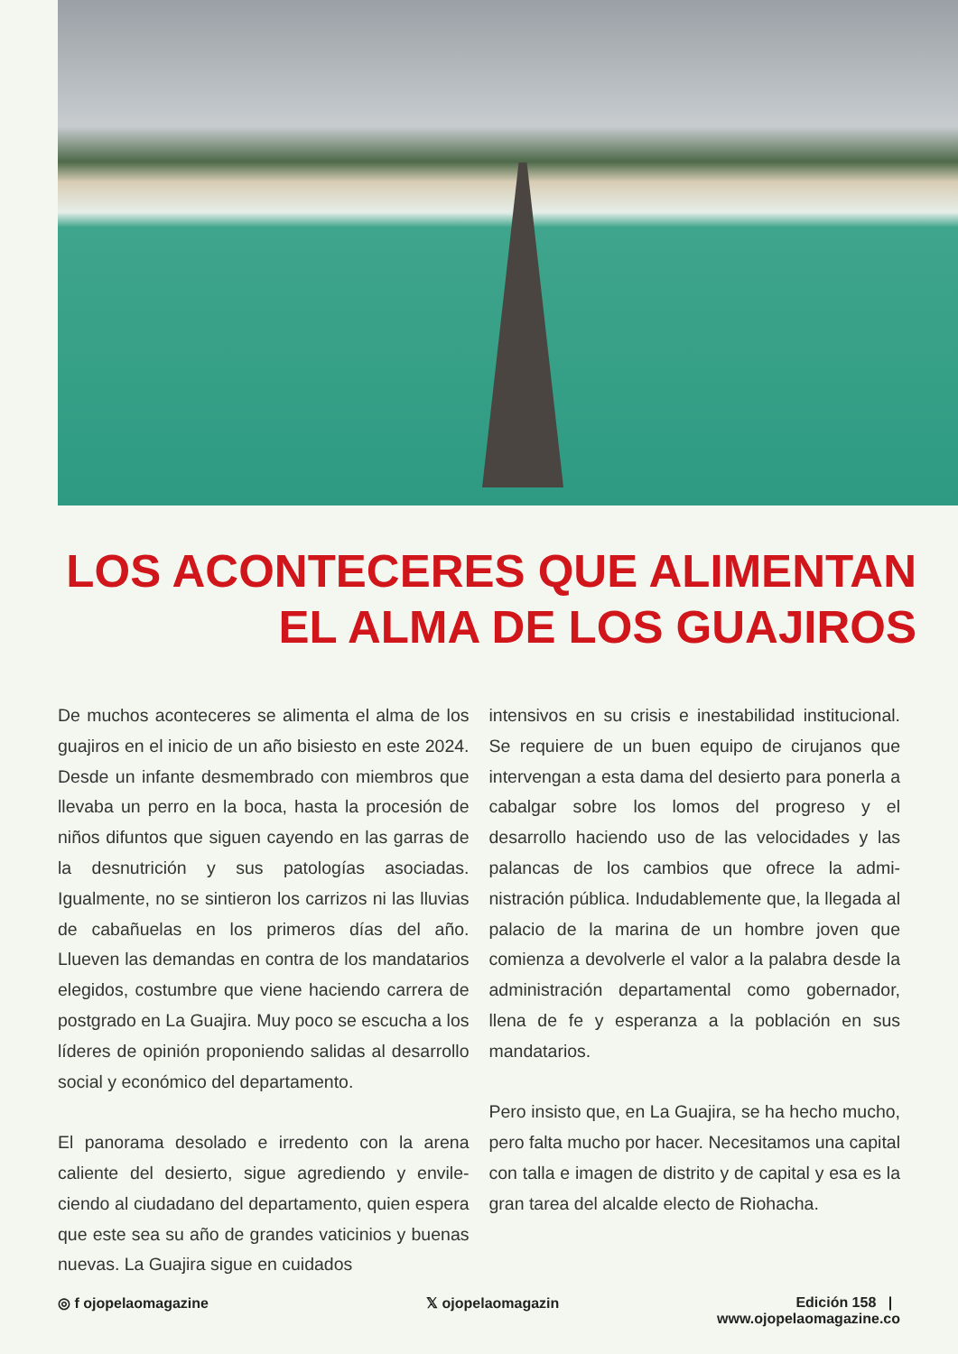LOS ACONTECERES QUE ALIMENTAN
EL ALMA DE LOS GUAJIROS
De muchos aconteceres se alimenta el alma de los guajiros en el inicio de un año bisiesto en este 2024. Desde un infante desmembrado con miembros que llevaba un perro en la boca, hasta la procesión de niños difuntos que siguen cayendo en las garras de la desnutrición y sus patologías asociadas. Igualmente, no se sintie­ron los carrizos ni las lluvias de cabañuelas en los primeros días del año. Llueven las demandas en contra de los mandatarios elegidos, costum­bre que viene haciendo carrera de postgrado en La Guajira. Muy poco se escucha a los líderes de opinión proponiendo salidas al desarrollo social y económico del departamento.
El panorama desolado e irredento con la arena caliente del desierto, sigue agrediendo y envile­ciendo al ciudadano del departamento, quien espera que este sea su año de grandes vaticinios y buenas nuevas. La Guajira sigue en cuidados
intensivos en su crisis e inestabilidad institucio­nal. Se requiere de un buen equipo de cirujanos que intervengan a esta dama del desierto para ponerla a cabalgar sobre los lomos del progreso y el desarrollo haciendo uso de las velocidades y las palancas de los cambios que ofrece la admi­nistración pública. Indudablemente que, la lle­gada al palacio de la marina de un hombre joven que comienza a devolverle el valor a la palabra desde la administración departamental como gobernador, llena de fe y esperanza a la pobla­ción en sus mandatarios.
Pero insisto que, en La Guajira, se ha hecho mu­cho, pero falta mucho por hacer. Necesitamos una capital con talla e imagen de distrito y de capital y esa es la gran tarea del alcalde electo de Riohacha.
◎ f ojopelaomagazine 𝕏 ojopelaomagazin Edición 158 | www.ojopelaomagazine.co